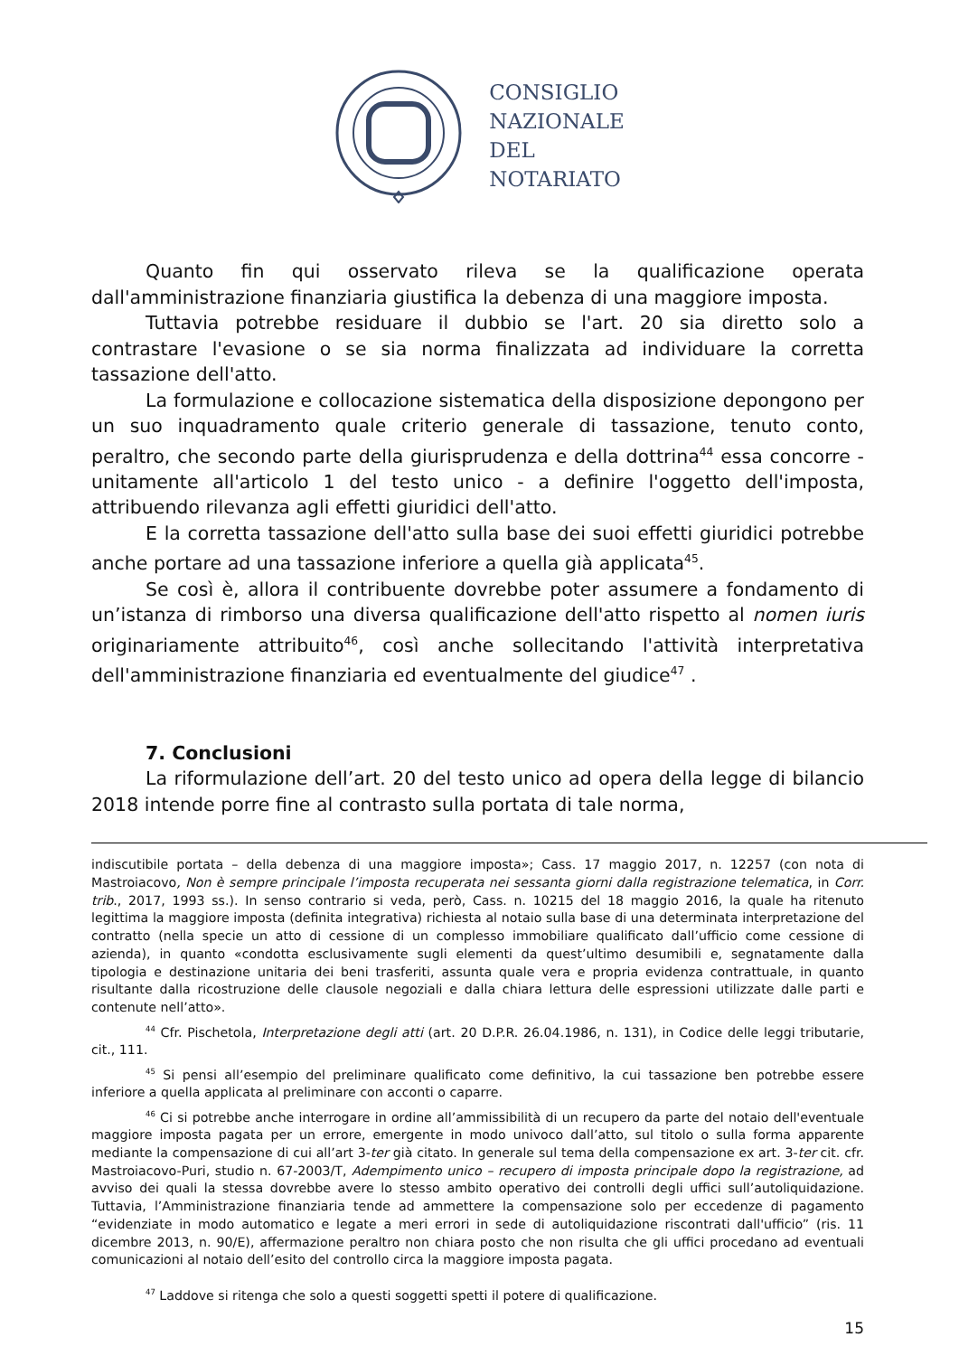CONSIGLIO
NAZIONALE
DEL
NOTARIATO
Quanto fin qui osservato rileva se la qualificazione operata dall'amministrazione finanziaria giustifica la debenza di una maggiore imposta.
Tuttavia potrebbe residuare il dubbio se l'art. 20 sia diretto solo a contrastare l'evasione o se sia norma finalizzata ad individuare la corretta tassazione dell'atto.
La formulazione e collocazione sistematica della disposizione depongono per un suo inquadramento quale criterio generale di tassazione, tenuto conto, peraltro, che secondo parte della giurisprudenza e della dottrina<sup>44</sup> essa concorre - unitamente all'articolo 1 del testo unico - a definire l'oggetto dell'imposta, attribuendo rilevanza agli effetti giuridici dell'atto.
E la corretta tassazione dell'atto sulla base dei suoi effetti giuridici potrebbe anche portare ad una tassazione inferiore a quella già applicata<sup>45</sup>.
Se così è, allora il contribuente dovrebbe poter assumere a fondamento di un’istanza di rimborso una diversa qualificazione dell'atto rispetto al nomen iuris originariamente attribuito<sup>46</sup>, così anche sollecitando l'attività interpretativa dell'amministrazione finanziaria ed eventualmente del giudice<sup>47</sup> .
7. Conclusioni
La riformulazione dell’art. 20 del testo unico ad opera della legge di bilancio 2018 intende porre fine al contrasto sulla portata di tale norma,
indiscutibile portata – della debenza di una maggiore imposta»; Cass. 17 maggio 2017, n. 12257 (con nota di Mastroiacovo, Non è sempre principale l’imposta recuperata nei sessanta giorni dalla registrazione telematica, in Corr. trib., 2017, 1993 ss.). In senso contrario si veda, però, Cass. n. 10215 del 18 maggio 2016, la quale ha ritenuto legittima la maggiore imposta (definita integrativa) richiesta al notaio sulla base di una determinata interpretazione del contratto (nella specie un atto di cessione di un complesso immobiliare qualificato dall’ufficio come cessione di azienda), in quanto «condotta esclusivamente sugli elementi da quest’ultimo desumibili e, segnatamente dalla tipologia e destinazione unitaria dei beni trasferiti, assunta quale vera e propria evidenza contrattuale, in quanto risultante dalla ricostruzione delle clausole negoziali e dalla chiara lettura delle espressioni utilizzate dalle parti e contenute nell’atto».
<sup>44</sup> Cfr. Pischetola, Interpretazione degli atti (art. 20 D.P.R. 26.04.1986, n. 131), in Codice delle leggi tributarie, cit., 111.
<sup>45</sup> Si pensi all’esempio del preliminare qualificato come definitivo, la cui tassazione ben potrebbe essere inferiore a quella applicata al preliminare con acconti o caparre.
<sup>46</sup> Ci si potrebbe anche interrogare in ordine all’ammissibilità di un recupero da parte del notaio dell'eventuale maggiore imposta pagata per un errore, emergente in modo univoco dall’atto, sul titolo o sulla forma apparente mediante la compensazione di cui all’art 3-ter già citato. In generale sul tema della compensazione ex art. 3-ter cit. cfr. Mastroiacovo-Puri, studio n. 67-2003/T, Adempimento unico – recupero di imposta principale dopo la registrazione, ad avviso dei quali la stessa dovrebbe avere lo stesso ambito operativo dei controlli degli uffici sull’autoliquidazione. Tuttavia, l’Amministrazione finanziaria tende ad ammettere la compensazione solo per eccedenze di pagamento “evidenziate in modo automatico e legate a meri errori in sede di autoliquidazione riscontrati dall'ufficio” (ris. 11 dicembre 2013, n. 90/E), affermazione peraltro non chiara posto che non risulta che gli uffici procedano ad eventuali comunicazioni al notaio dell’esito del controllo circa la maggiore imposta pagata.
<sup>47</sup> Laddove si ritenga che solo a questi soggetti spetti il potere di qualificazione.
15